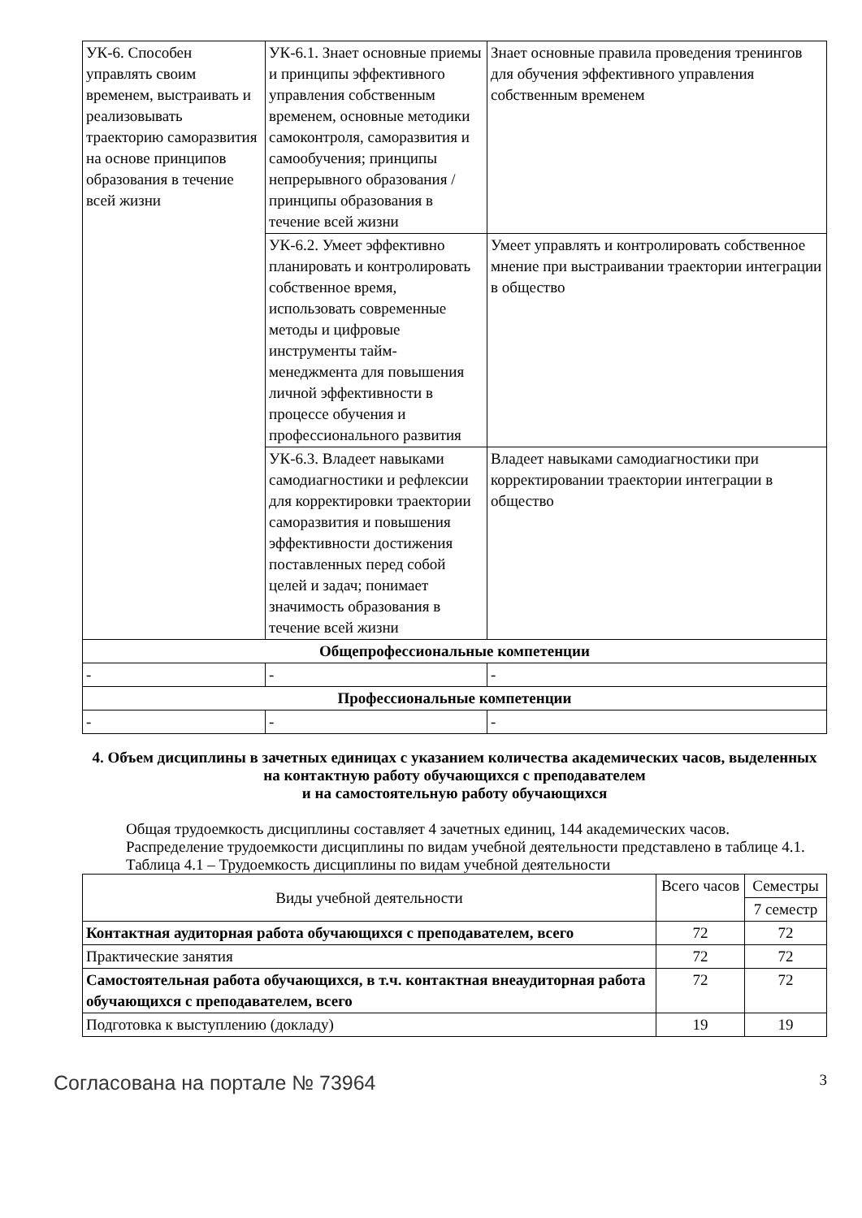| УК-6. Способен управлять своим временем, выстраивать и реализовывать траекторию саморазвития на основе принципов образования в течение всей жизни | УК-6.1. Знает основные приемы и принципы эффективного управления собственным временем, основные методики самоконтроля, саморазвития и самообучения; принципы непрерывного образования / принципы образования в течение всей жизни | Знает основные правила проведения тренингов для обучения эффективного управления собственным временем |
| | УК-6.2. Умеет эффективно планировать и контролировать собственное время, использовать современные методы и цифровые инструменты тайм-менеджмента для повышения личной эффективности в процессе обучения и профессионального развития | Умеет управлять и контролировать собственное мнение при выстраивании траектории интеграции в общество |
| | УК-6.3. Владеет навыками самодиагностики и рефлексии для корректировки траектории саморазвития и повышения эффективности достижения поставленных перед собой целей и задач; понимает значимость образования в течение всей жизни | Владеет навыками самодиагностики при корректировании траектории интеграции в общество |
| Общепрофессиональные компетенции | | |
| - | - | - |
| Профессиональные компетенции | | |
| - | - | - |
4. Объем дисциплины в зачетных единицах с указанием количества академических часов, выделенных на контактную работу обучающихся с преподавателем
и на самостоятельную работу обучающихся
Общая трудоемкость дисциплины составляет 4 зачетных единиц, 144 академических часов.
Распределение трудоемкости дисциплины по видам учебной деятельности представлено в таблице 4.1.
Таблица 4.1 – Трудоемкость дисциплины по видам учебной деятельности
| Виды учебной деятельности | Всего часов | Семестры |
| --- | --- | --- |
| | | 7 семестр |
| Контактная аудиторная работа обучающихся с преподавателем, всего | 72 | 72 |
| Практические занятия | 72 | 72 |
| Самостоятельная работа обучающихся, в т.ч. контактная внеаудиторная работа обучающихся с преподавателем, всего | 72 | 72 |
| Подготовка к выступлению (докладу) | 19 | 19 |
Согласована на портале № 73964 3